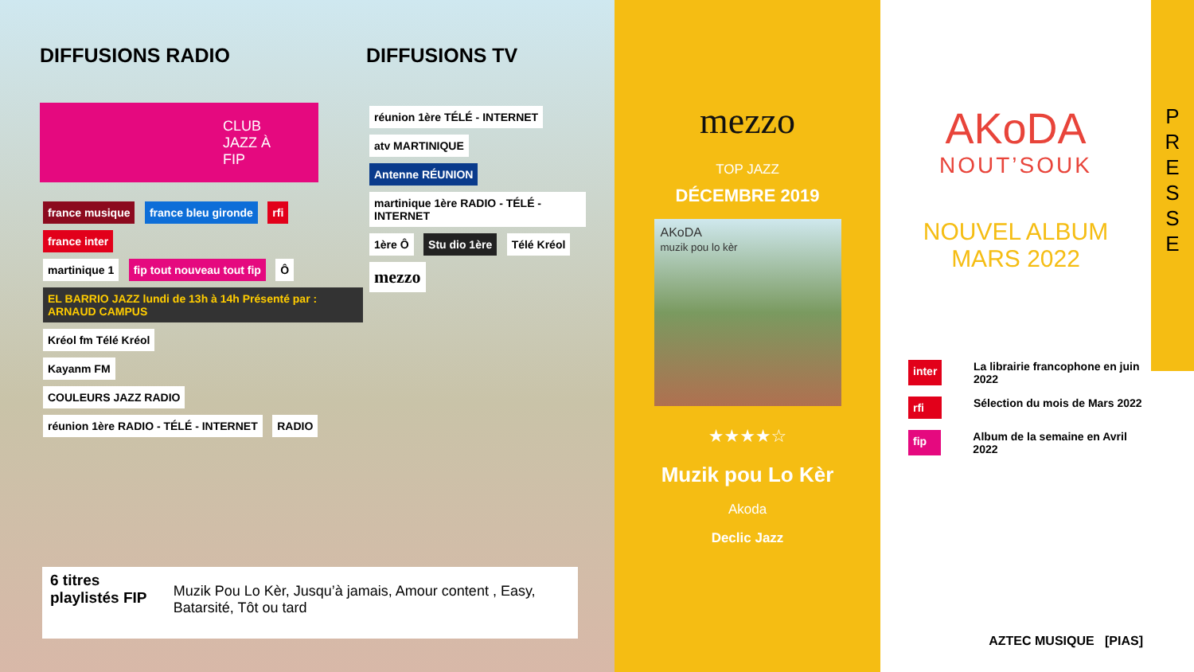DIFFUSIONS RADIO
CLUB
JAZZ À
FIP
france musique france bleu gironde rfi france inter
martinique 1 fip tout nouveau tout fip Ô
EL BARRIO JAZZ lundi de 13h à 14h Présenté par : ARNAUD CAMPUS Kréol fm Télé Kréol
Kayanm FM
COULEURS JAZZ RADIO réunion 1ère RADIO - TÉLÉ - INTERNET RADIO
DIFFUSIONS TV
réunion 1ère TÉLÉ - INTERNET atv MARTINIQUE Antenne RÉUNION martinique 1ère RADIO - TÉLÉ - INTERNET 1ère Ô Stu dio 1ère Télé Kréol mezzo
6 titres playlistés FIP
Muzik Pou Lo Kèr, Jusqu’à jamais, Amour content , Easy, Batarsité, Tôt ou tard
mezzo
TOP JAZZ
DÉCEMBRE 2019
AKoDA
muzik pou lo kèr
★★★★☆
Muzik pou Lo Kèr
Akoda
Declic Jazz
AKoDA
NOUT’SOUK
NOUVEL ALBUM
MARS 2022
inter La librairie francophone en juin 2022
rfi Sélection du mois de Mars 2022
fip Album de la semaine en Avril 2022
AZTEC MUSIQUE [PIAS]
P
R
E
S
S
E